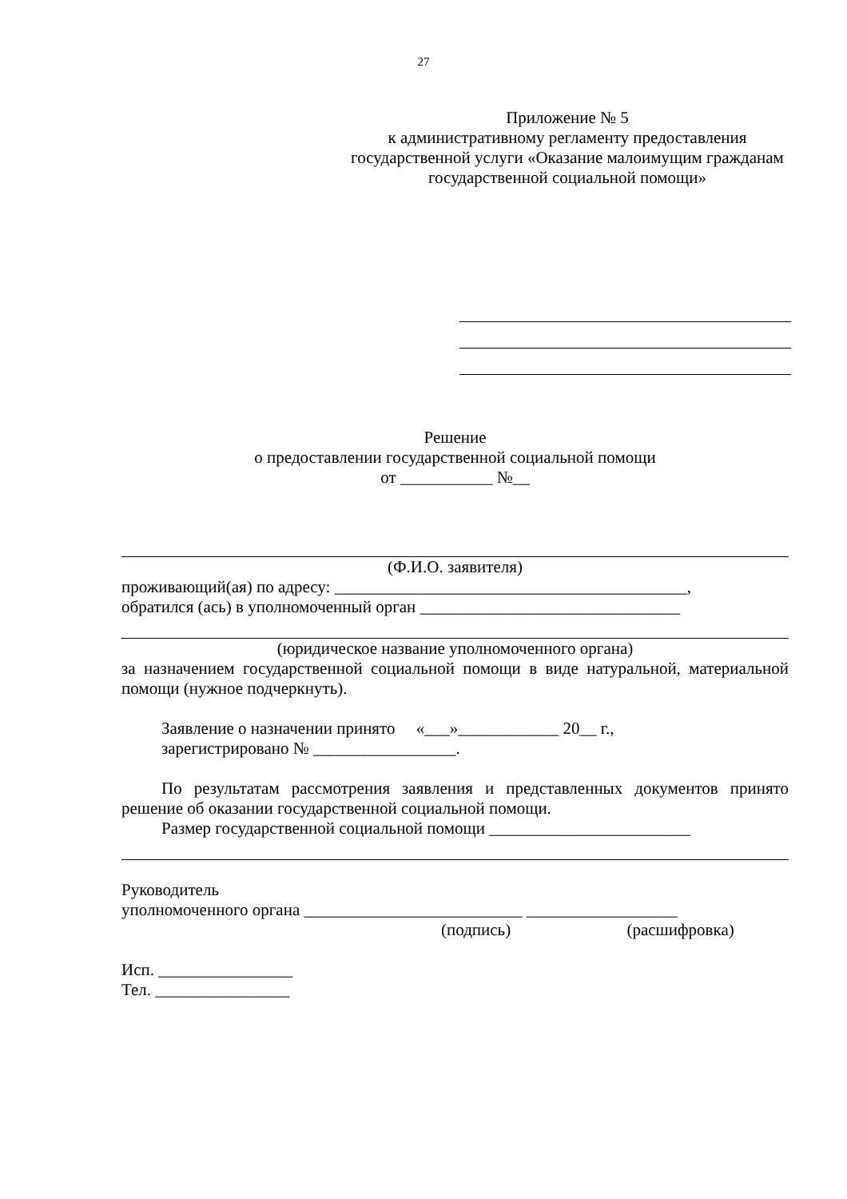27
Приложение № 5
к административному регламенту предоставления государственной услуги «Оказание малоимущим гражданам государственной социальной помощи»
Решение
о предоставлении государственной социальной помощи
от ___________ №__
(Ф.И.О. заявителя)
проживающий(ая) по адресу: __________________________________________,
обратился (ась) в уполномоченный орган _______________________________
(юридическое название уполномоченного органа)
за назначением государственной социальной помощи в виде натуральной, материальной помощи (нужное подчеркнуть).
Заявление о назначении принято «___»____________ 20__ г.,
зарегистрировано № _________________.
По результатам рассмотрения заявления и представленных документов принято решение об оказании государственной социальной помощи.
Размер государственной социальной помощи ________________________
Руководитель
уполномоченного органа __________________________ __________________
(подпись) (расшифровка)
Исп. ________________
Тел. ________________